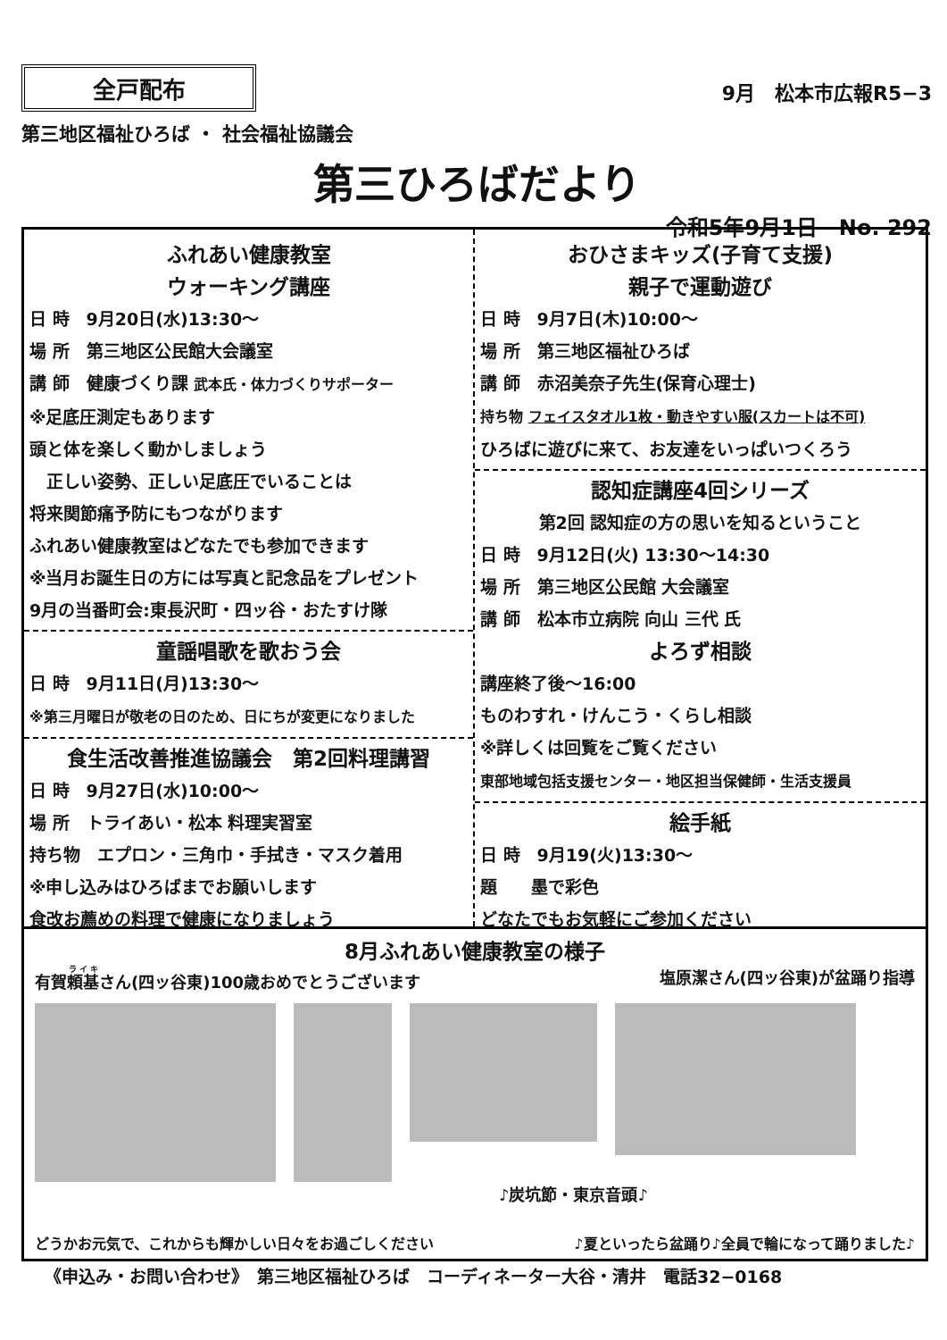全戸配布
第三地区福祉ひろば ・ 社会福祉協議会
9月　松本市広報R5−3
第三ひろばだより
令和5年9月1日　No. 292
ふれあい健康教室
ウォーキング講座
日 時　9月20日(水)13:30〜
場 所　第三地区公民館大会議室
講 師　健康づくり課 武本氏・体力づくりサポーター
※足底圧測定もあります
頭と体を楽しく動かしましょう
　正しい姿勢、正しい足底圧でいることは
将来関節痛予防にもつながります
ふれあい健康教室はどなたでも参加できます
※当月お誕生日の方には写真と記念品をプレゼント
9月の当番町会:東長沢町・四ッ谷・おたすけ隊
童謡唱歌を歌おう会
日 時　9月11日(月)13:30〜
※第三月曜日が敬老の日のため、日にちが変更になりました
食生活改善推進協議会　第2回料理講習
日 時　9月27日(水)10:00〜
場 所　トライあい・松本 料理実習室
持ち物　エプロン・三角巾・手拭き・マスク着用
※申し込みはひろばまでお願いします
食改お薦めの料理で健康になりましょう
おひさまキッズ(子育て支援)
親子で運動遊び
日 時　9月7日(木)10:00〜
場 所　第三地区福祉ひろば
講 師　赤沼美奈子先生(保育心理士)
持ち物 フェイスタオル1枚・動きやすい服(スカートは不可)
ひろばに遊びに来て、お友達をいっぱいつくろう
認知症講座4回シリーズ
第2回 認知症の方の思いを知るということ
日 時　9月12日(火) 13:30〜14:30
場 所　第三地区公民館 大会議室
講 師　松本市立病院 向山 三代 氏
よろず相談
講座終了後〜16:00
ものわすれ・けんこう・くらし相談
※詳しくは回覧をご覧ください
東部地域包括支援センター・地区担当保健師・生活支援員
絵手紙
日 時　9月19(火)13:30〜
題　　墨で彩色
どなたでもお気軽にご参加ください
8月ふれあい健康教室の様子
有賀頼基さん(四ッ谷東)100歳おめでとうございます 塩原潔さん(四ッ谷東)が盆踊り指導
♪炭坑節・東京音頭♪
どうかお元気で、これからも輝かしい日々をお過ごしください ♪夏といったら盆踊り♪全員で輪になって踊りました♪
《申込み・お問い合わせ》　第三地区福祉ひろば　コーディネーター大谷・清井　電話32−0168